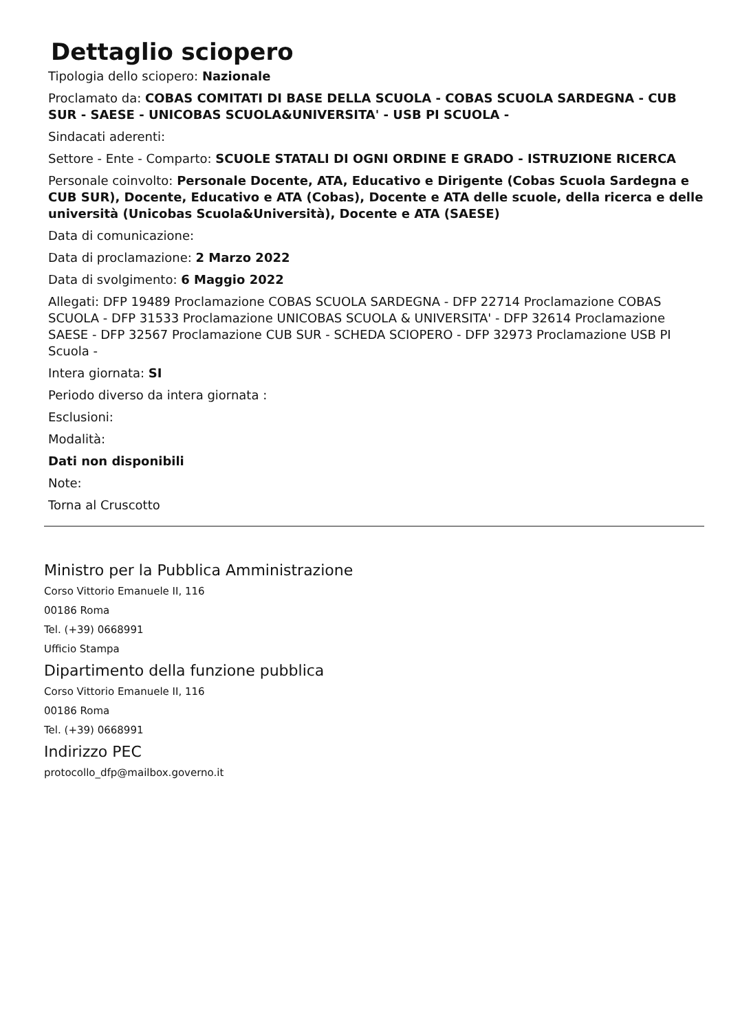Dettaglio sciopero
Tipologia dello sciopero: Nazionale
Proclamato da: COBAS COMITATI DI BASE DELLA SCUOLA - COBAS SCUOLA SARDEGNA - CUB SUR - SAESE - UNICOBAS SCUOLA&UNIVERSITA' - USB PI SCUOLA -
Sindacati aderenti:
Settore - Ente - Comparto: SCUOLE STATALI DI OGNI ORDINE E GRADO - ISTRUZIONE RICERCA
Personale coinvolto: Personale Docente, ATA, Educativo e Dirigente (Cobas Scuola Sardegna e CUB SUR), Docente, Educativo e ATA (Cobas), Docente e ATA delle scuole, della ricerca e delle università (Unicobas Scuola&Università), Docente e ATA (SAESE)
Data di comunicazione:
Data di proclamazione: 2 Marzo 2022
Data di svolgimento: 6 Maggio 2022
Allegati: DFP 19489 Proclamazione COBAS SCUOLA SARDEGNA - DFP 22714 Proclamazione COBAS SCUOLA - DFP 31533 Proclamazione UNICOBAS SCUOLA & UNIVERSITA' - DFP 32614 Proclamazione SAESE - DFP 32567 Proclamazione CUB SUR - SCHEDA SCIOPERO - DFP 32973 Proclamazione USB PI Scuola -
Intera giornata: SI
Periodo diverso da intera giornata :
Esclusioni:
Modalità:
Dati non disponibili
Note:
Torna al Cruscotto
Ministro per la Pubblica Amministrazione
Corso Vittorio Emanuele II, 116
00186 Roma
Tel. (+39) 0668991
Ufficio Stampa
Dipartimento della funzione pubblica
Corso Vittorio Emanuele II, 116
00186 Roma
Tel. (+39) 0668991
Indirizzo PEC
protocollo_dfp@mailbox.governo.it